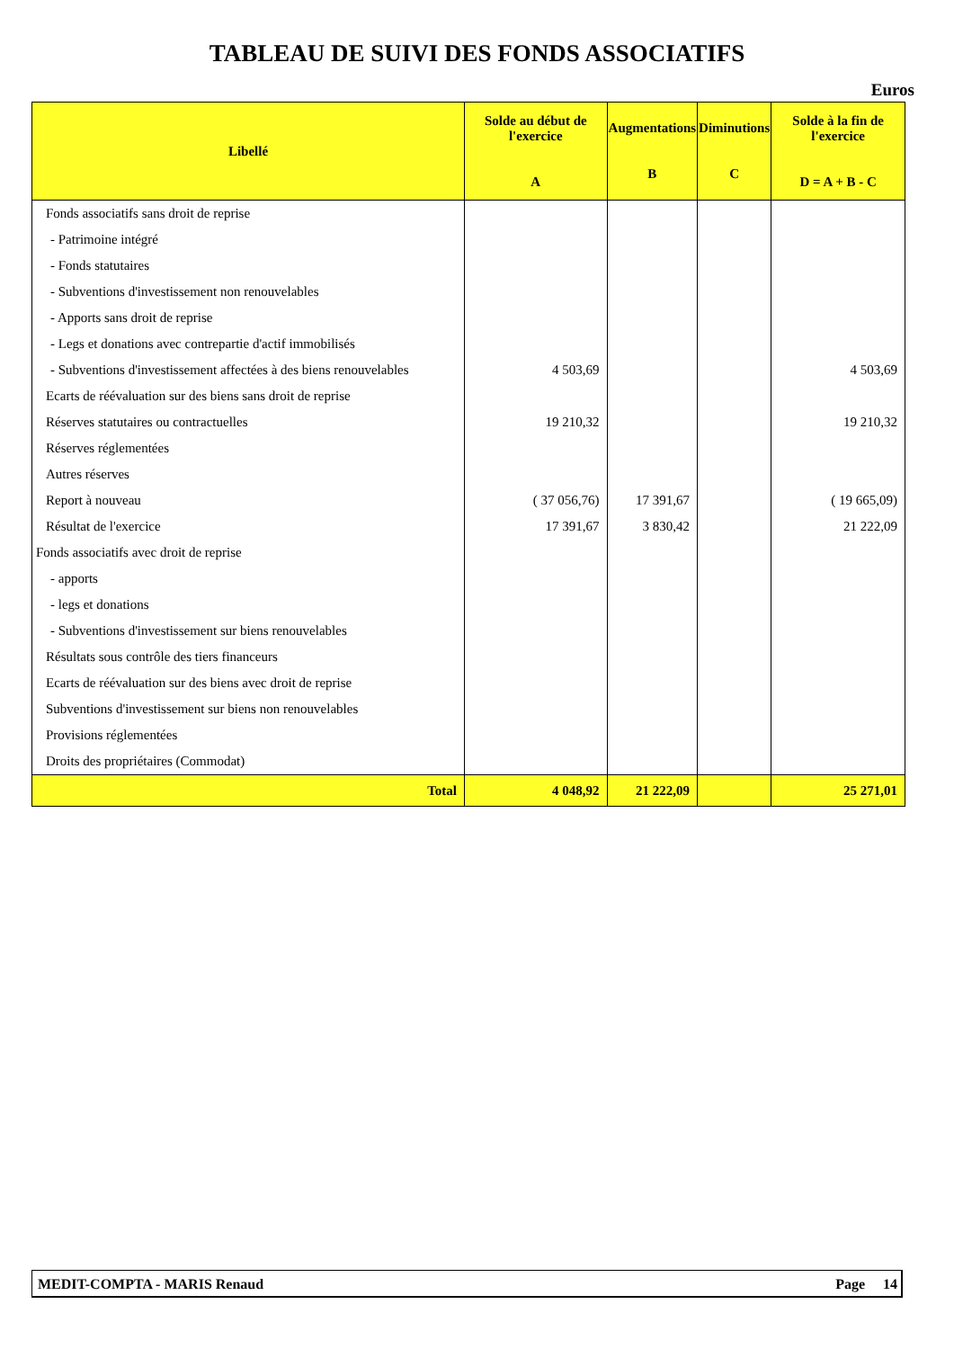TABLEAU DE SUIVI DES FONDS ASSOCIATIFS
Euros
| Libellé | Solde au début de l'exercice A | Augmentations B | Diminutions C | Solde à la fin de l'exercice D = A + B - C |
| --- | --- | --- | --- | --- |
| Fonds associatifs sans droit de reprise | | | | |
| - Patrimoine intégré | | | | |
| - Fonds statutaires | | | | |
| - Subventions d'investissement non renouvelables | | | | |
| - Apports sans droit de reprise | | | | |
| - Legs et donations avec contrepartie d'actif immobilisés | | | | |
| - Subventions d'investissement affectées à des biens renouvelables | 4 503,69 | | | 4 503,69 |
| Ecarts de réévaluation sur des biens sans droit de reprise | | | | |
| Réserves statutaires ou contractuelles | 19 210,32 | | | 19 210,32 |
| Réserves réglementées | | | | |
| Autres réserves | | | | |
| Report à nouveau | ( 37 056,76) | 17 391,67 | | ( 19 665,09) |
| Résultat de l'exercice | 17 391,67 | 3 830,42 | | 21 222,09 |
| Fonds associatifs avec droit de reprise | | | | |
| - apports | | | | |
| - legs et donations | | | | |
| - Subventions d'investissement sur biens renouvelables | | | | |
| Résultats sous contrôle des tiers financeurs | | | | |
| Ecarts de réévaluation sur des biens avec droit de reprise | | | | |
| Subventions d'investissement sur biens non renouvelables | | | | |
| Provisions réglementées | | | | |
| Droits des propriétaires (Commodat) | | | | |
| Total | 4 048,92 | 21 222,09 | | 25 271,01 |
MEDIT-COMPTA - MARIS Renaud Page 14